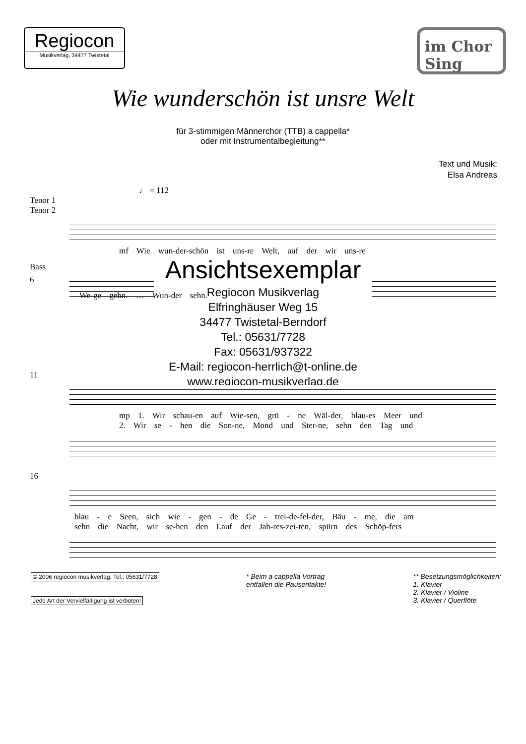Regiocon
Musikverlag, 34477 Twistetal
im Chor
Sing
Wie wunderschön ist unsre Welt
für 3-stimmigen Männerchor (TTB) a cappella*
oder mit Instrumentalbegleitung**
Text und Musik:
Elsa Andreas
♩ = 112
Tenor 1
Tenor 2
mf Wie wun-der-schön ist uns-re Welt, auf der wir uns-re
Bass
Ansichtsexemplar
Regiocon Musikverlag
Elfringhäuser Weg 15
34477 Twistetal-Berndorf
Tel.: 05631/7728
Fax: 05631/937322
E-Mail: regiocon-herrlich@t-online.de
www.regiocon-musikverlag.de
6
We-ge gehn. … Wun-der sehn.
11
mp 1. Wir schau-en auf Wie-sen, grü - ne Wäl-der, blau-es Meer und
2. Wir se - hen die Son-ne, Mond und Ster-ne, sehn den Tag und
16
blau - e Seen, sich wie - gen - de Ge - trei-de-fel-der, Bäu - me, die am
sehn die Nacht, wir se-hen den Lauf der Jah-res-zei-ten, spürn des Schöp-fers
© 2006 regiocon musikverlag, Tel.: 05631/7728
Jede Art der Vervielfältigung ist verboten!
* Beim a cappella Vortrag
entfallen die Pausentakte!
** Besetzungsmöglichkeiten:
1. Klavier
2. Klavier / Violine
3. Klavier / Querflöte